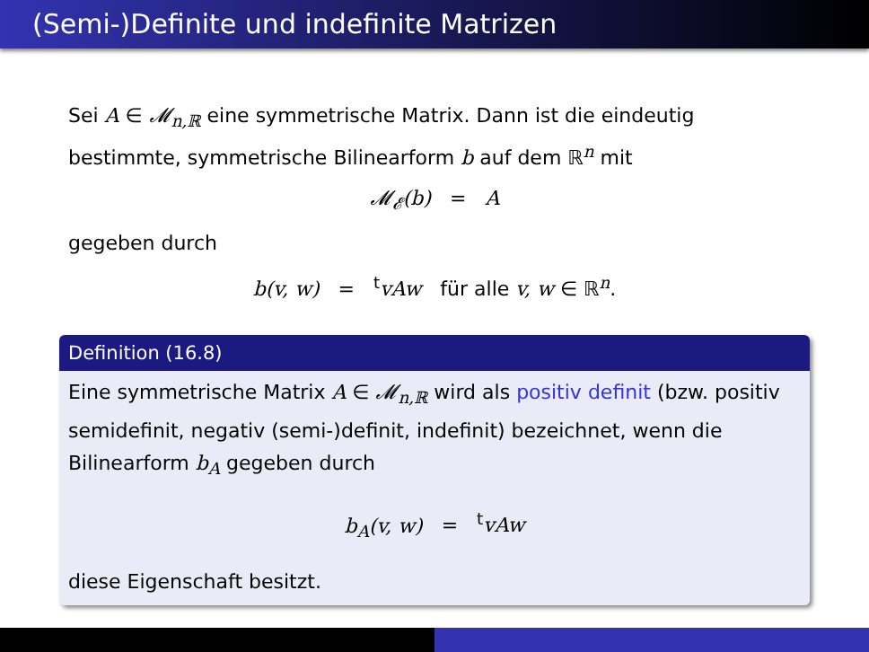(Semi-)Definite und indefinite Matrizen
Sei A ∈ 𝓜<sub>n,ℝ</sub> eine symmetrische Matrix. Dann ist die eindeutig bestimmte, symmetrische Bilinearform b auf dem ℝ<sup>n</sup> mit
𝓜<sub>𝓔</sub>(b) = A
gegeben durch
b(v, w) = <sup>t</sup>vAw für alle v, w ∈ ℝ<sup>n</sup>.
Definition (16.8)
Eine symmetrische Matrix A ∈ 𝓜<sub>n,ℝ</sub> wird als positiv definit (bzw. positiv semidefinit, negativ (semi-)definit, indefinit) bezeichnet, wenn die Bilinearform b<sub>A</sub> gegeben durch
b<sub>A</sub>(v, w) = <sup>t</sup>vAw
diese Eigenschaft besitzt.